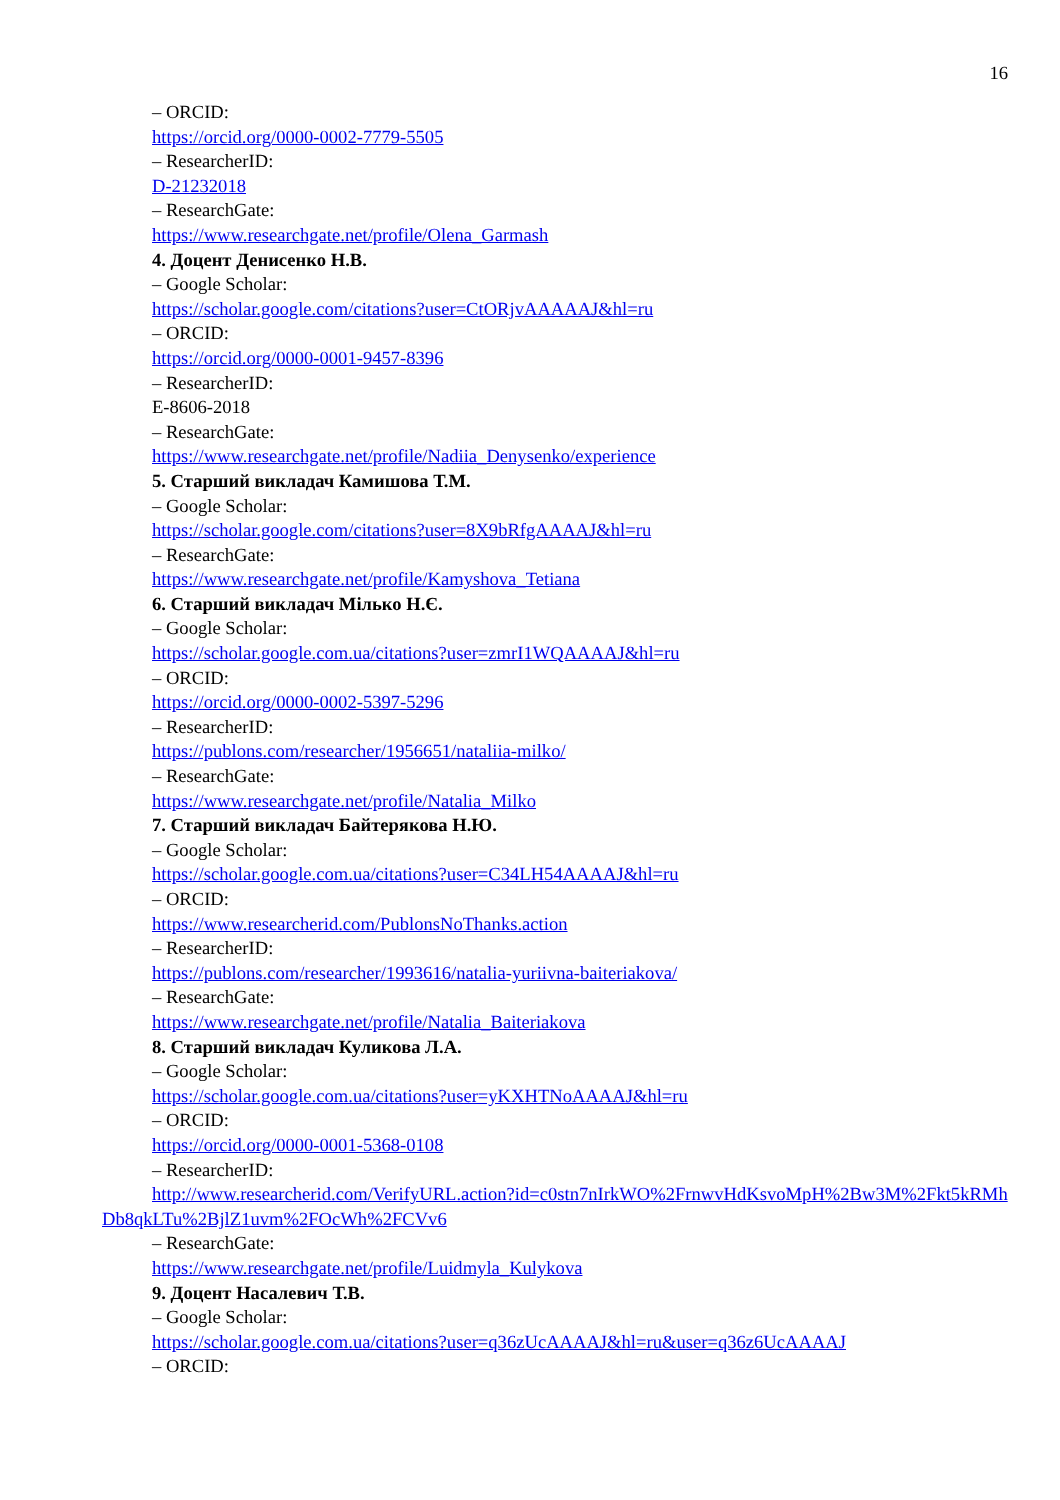16
– ORCID:
https://orcid.org/0000-0002-7779-5505
– ResearcherID:
D-21232018
– ResearchGate:
https://www.researchgate.net/profile/Olena_Garmash
4. Доцент Денисенко Н.В.
– Google Scholar:
https://scholar.google.com/citations?user=CtORjvAAAAAJ&hl=ru
– ORCID:
https://orcid.org/0000-0001-9457-8396
– ResearcherID:
E-8606-2018
– ResearchGate:
https://www.researchgate.net/profile/Nadiia_Denysenko/experience
5. Старший викладач Камишова Т.М.
– Google Scholar:
https://scholar.google.com/citations?user=8X9bRfgAAAAJ&hl=ru
– ResearchGate:
https://www.researchgate.net/profile/Kamyshova_Tetiana
6. Старший викладач Мілько Н.Є.
– Google Scholar:
https://scholar.google.com.ua/citations?user=zmrI1WQAAAAJ&hl=ru
– ORCID:
https://orcid.org/0000-0002-5397-5296
– ResearcherID:
https://publons.com/researcher/1956651/nataliia-milko/
– ResearchGate:
https://www.researchgate.net/profile/Natalia_Milko
7. Старший викладач Байтерякова Н.Ю.
– Google Scholar:
https://scholar.google.com.ua/citations?user=C34LH54AAAAJ&hl=ru
– ORCID:
https://www.researcherid.com/PublonsNoThanks.action
– ResearcherID:
https://publons.com/researcher/1993616/natalia-yuriivna-baiteriakova/
– ResearchGate:
https://www.researchgate.net/profile/Natalia_Baiteriakova
8. Старший викладач Куликова Л.А.
– Google Scholar:
https://scholar.google.com.ua/citations?user=yKXHTNoAAAAJ&hl=ru
– ORCID:
https://orcid.org/0000-0001-5368-0108
– ResearcherID:
http://www.researcherid.com/VerifyURL.action?id=c0stn7nIrkWO%2FrnwvHdKsvoMpH%2Bw3M%2Fkt5kRMhDb8qkLTu%2BjlZ1uvm%2FOcWh%2FCVv6
– ResearchGate:
https://www.researchgate.net/profile/Luidmyla_Kulykova
9. Доцент Насалевич Т.В.
– Google Scholar:
https://scholar.google.com.ua/citations?user=q36zUcAAAAJ&hl=ru&user=q36z6UcAAAAJ
– ORCID: